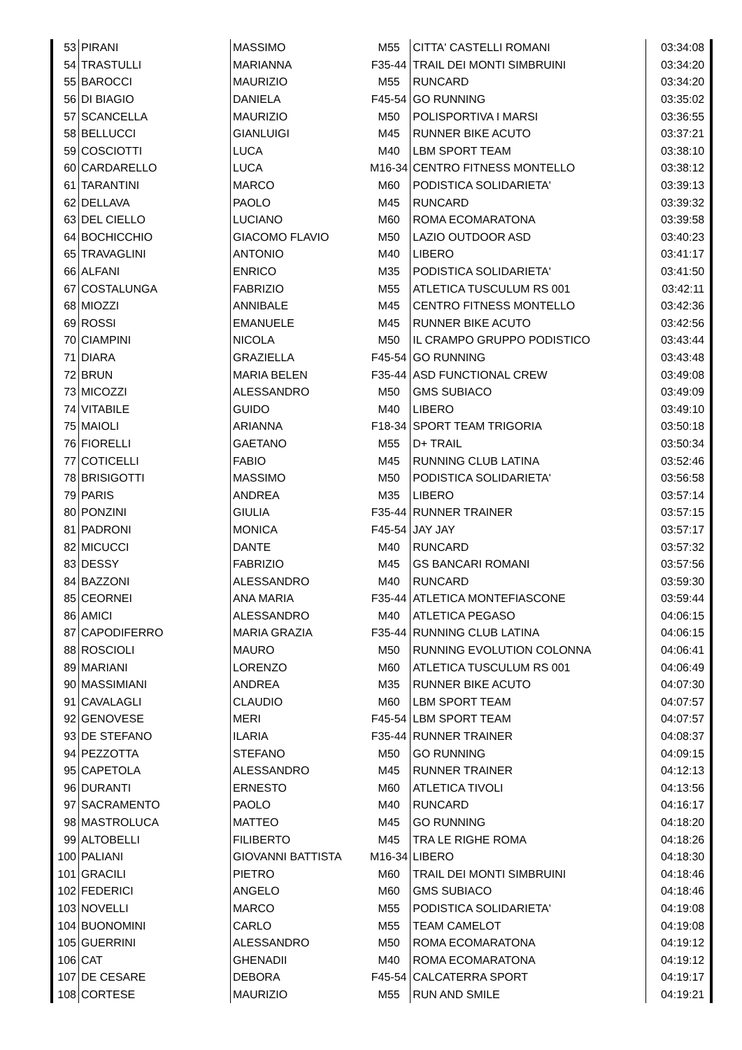| 53 | PIRANI | MASSIMO | M55 | CITTA' CASTELLI ROMANI | 03:34:08 |
| 54 | TRASTULLI | MARIANNA | F35-44 | TRAIL DEI MONTI SIMBRUINI | 03:34:20 |
| 55 | BAROCCI | MAURIZIO | M55 | RUNCARD | 03:34:20 |
| 56 | DI BIAGIO | DANIELA | F45-54 | GO RUNNING | 03:35:02 |
| 57 | SCANCELLA | MAURIZIO | M50 | POLISPORTIVA I MARSI | 03:36:55 |
| 58 | BELLUCCI | GIANLUIGI | M45 | RUNNER BIKE ACUTO | 03:37:21 |
| 59 | COSCIOTTI | LUCA | M40 | LBM SPORT TEAM | 03:38:10 |
| 60 | CARDARELLO | LUCA | M16-34 | CENTRO FITNESS MONTELLO | 03:38:12 |
| 61 | TARANTINI | MARCO | M60 | PODISTICA SOLIDARIETA' | 03:39:13 |
| 62 | DELLAVA | PAOLO | M45 | RUNCARD | 03:39:32 |
| 63 | DEL CIELLO | LUCIANO | M60 | ROMA ECOMARATONA | 03:39:58 |
| 64 | BOCHICCHIO | GIACOMO FLAVIO | M50 | LAZIO OUTDOOR ASD | 03:40:23 |
| 65 | TRAVAGLINI | ANTONIO | M40 | LIBERO | 03:41:17 |
| 66 | ALFANI | ENRICO | M35 | PODISTICA SOLIDARIETA' | 03:41:50 |
| 67 | COSTALUNGA | FABRIZIO | M55 | ATLETICA TUSCULUM RS 001 | 03:42:11 |
| 68 | MIOZZI | ANNIBALE | M45 | CENTRO FITNESS MONTELLO | 03:42:36 |
| 69 | ROSSI | EMANUELE | M45 | RUNNER BIKE ACUTO | 03:42:56 |
| 70 | CIAMPINI | NICOLA | M50 | IL CRAMPO GRUPPO PODISTICO | 03:43:44 |
| 71 | DIARA | GRAZIELLA | F45-54 | GO RUNNING | 03:43:48 |
| 72 | BRUN | MARIA BELEN | F35-44 | ASD FUNCTIONAL CREW | 03:49:08 |
| 73 | MICOZZI | ALESSANDRO | M50 | GMS SUBIACO | 03:49:09 |
| 74 | VITABILE | GUIDO | M40 | LIBERO | 03:49:10 |
| 75 | MAIOLI | ARIANNA | F18-34 | SPORT TEAM TRIGORIA | 03:50:18 |
| 76 | FIORELLI | GAETANO | M55 | D+ TRAIL | 03:50:34 |
| 77 | COTICELLI | FABIO | M45 | RUNNING CLUB LATINA | 03:52:46 |
| 78 | BRISIGOTTI | MASSIMO | M50 | PODISTICA SOLIDARIETA' | 03:56:58 |
| 79 | PARIS | ANDREA | M35 | LIBERO | 03:57:14 |
| 80 | PONZINI | GIULIA | F35-44 | RUNNER TRAINER | 03:57:15 |
| 81 | PADRONI | MONICA | F45-54 | JAY JAY | 03:57:17 |
| 82 | MICUCCI | DANTE | M40 | RUNCARD | 03:57:32 |
| 83 | DESSY | FABRIZIO | M45 | GS BANCARI ROMANI | 03:57:56 |
| 84 | BAZZONI | ALESSANDRO | M40 | RUNCARD | 03:59:30 |
| 85 | CEORNEI | ANA MARIA | F35-44 | ATLETICA MONTEFIASCONE | 03:59:44 |
| 86 | AMICI | ALESSANDRO | M40 | ATLETICA PEGASO | 04:06:15 |
| 87 | CAPODIFERRO | MARIA GRAZIA | F35-44 | RUNNING CLUB LATINA | 04:06:15 |
| 88 | ROSCIOLI | MAURO | M50 | RUNNING EVOLUTION COLONNA | 04:06:41 |
| 89 | MARIANI | LORENZO | M60 | ATLETICA TUSCULUM RS 001 | 04:06:49 |
| 90 | MASSIMIANI | ANDREA | M35 | RUNNER BIKE ACUTO | 04:07:30 |
| 91 | CAVALAGLI | CLAUDIO | M60 | LBM SPORT TEAM | 04:07:57 |
| 92 | GENOVESE | MERI | F45-54 | LBM SPORT TEAM | 04:07:57 |
| 93 | DE STEFANO | ILARIA | F35-44 | RUNNER TRAINER | 04:08:37 |
| 94 | PEZZOTTA | STEFANO | M50 | GO RUNNING | 04:09:15 |
| 95 | CAPETOLA | ALESSANDRO | M45 | RUNNER TRAINER | 04:12:13 |
| 96 | DURANTI | ERNESTO | M60 | ATLETICA TIVOLI | 04:13:56 |
| 97 | SACRAMENTO | PAOLO | M40 | RUNCARD | 04:16:17 |
| 98 | MASTROLUCA | MATTEO | M45 | GO RUNNING | 04:18:20 |
| 99 | ALTOBELLI | FILIBERTO | M45 | TRA LE RIGHE ROMA | 04:18:26 |
| 100 | PALIANI | GIOVANNI BATTISTA | M16-34 | LIBERO | 04:18:30 |
| 101 | GRACILI | PIETRO | M60 | TRAIL DEI MONTI SIMBRUINI | 04:18:46 |
| 102 | FEDERICI | ANGELO | M60 | GMS SUBIACO | 04:18:46 |
| 103 | NOVELLI | MARCO | M55 | PODISTICA SOLIDARIETA' | 04:19:08 |
| 104 | BUONOMINI | CARLO | M55 | TEAM CAMELOT | 04:19:08 |
| 105 | GUERRINI | ALESSANDRO | M50 | ROMA ECOMARATONA | 04:19:12 |
| 106 | CAT | GHENADII | M40 | ROMA ECOMARATONA | 04:19:12 |
| 107 | DE CESARE | DEBORA | F45-54 | CALCATERRA SPORT | 04:19:17 |
| 108 | CORTESE | MAURIZIO | M55 | RUN AND SMILE | 04:19:21 |